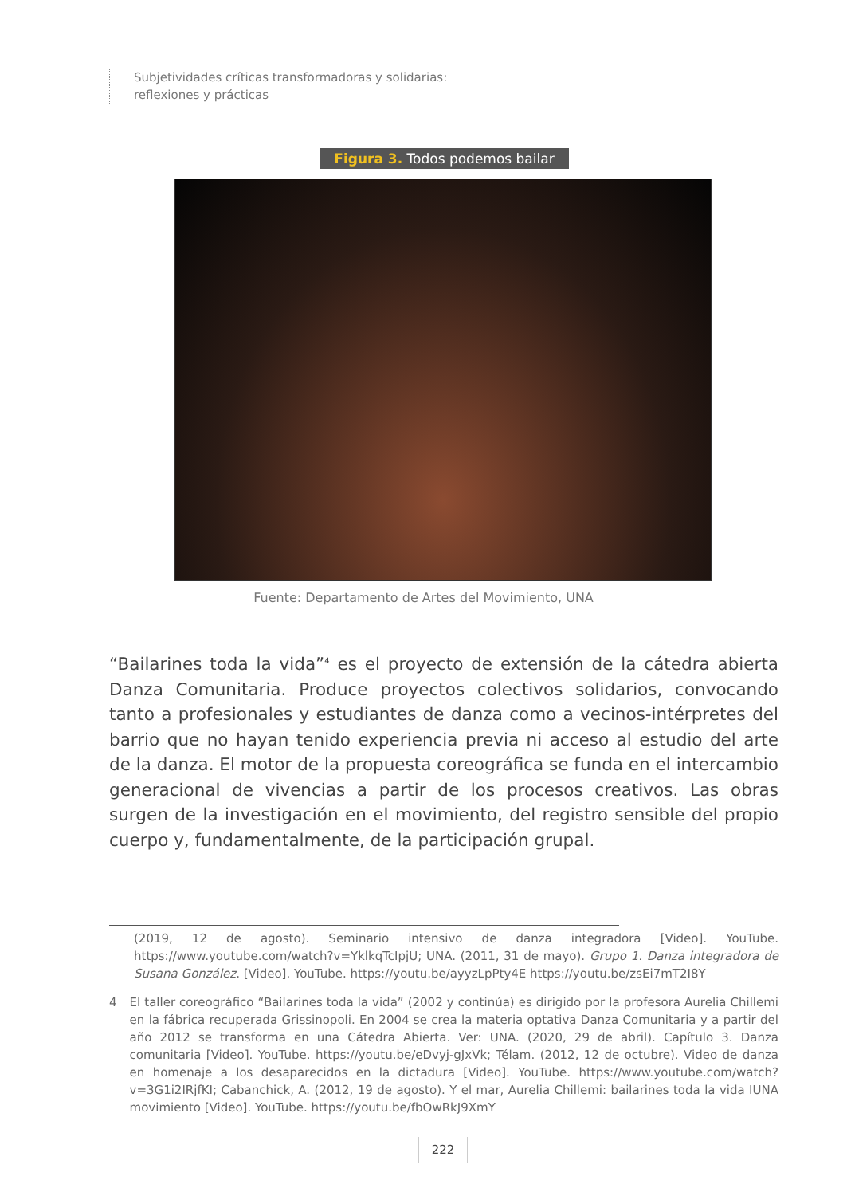Subjetividades críticas transformadoras y solidarias:
reflexiones y prácticas
Figura 3. Todos podemos bailar
Fuente: Departamento de Artes del Movimiento, UNA
“Bailarines toda la vida”<sup>4</sup> es el proyecto de extensión de la cátedra abierta Danza Comunitaria. Produce proyectos colectivos solidarios, convocando tanto a profesionales y estudiantes de danza como a vecinos-intérpretes del barrio que no hayan tenido experiencia previa ni acceso al estudio del arte de la danza. El motor de la propuesta coreográfica se funda en el intercambio generacional de vivencias a partir de los procesos creativos. Las obras surgen de la investigación en el movimiento, del registro sensible del propio cuerpo y, fundamentalmente, de la participación grupal.
(2019, 12 de agosto). Seminario intensivo de danza integradora [Video]. YouTube. https://www.youtube.com/watch?v=YklkqTcIpjU; UNA. (2011, 31 de mayo). Grupo 1. Danza integradora de Susana González. [Video]. YouTube. https://youtu.be/ayyzLpPty4E https://youtu.be/zsEi7mT2I8Y
4 El taller coreográfico “Bailarines toda la vida” (2002 y continúa) es dirigido por la profesora Aurelia Chillemi en la fábrica recuperada Grissinopoli. En 2004 se crea la materia optativa Danza Comunitaria y a partir del año 2012 se transforma en una Cátedra Abierta. Ver: UNA. (2020, 29 de abril). Capítulo 3. Danza comunitaria [Video]. YouTube. https://youtu.be/eDvyj-gJxVk; Télam. (2012, 12 de octubre). Video de danza en homenaje a los desaparecidos en la dictadura [Video]. YouTube. https://www.youtube.com/watch?v=3G1i2IRjfKI; Cabanchick, A. (2012, 19 de agosto). Y el mar, Aurelia Chillemi: bailarines toda la vida IUNA movimiento [Video]. YouTube. https://youtu.be/fbOwRkJ9XmY
222